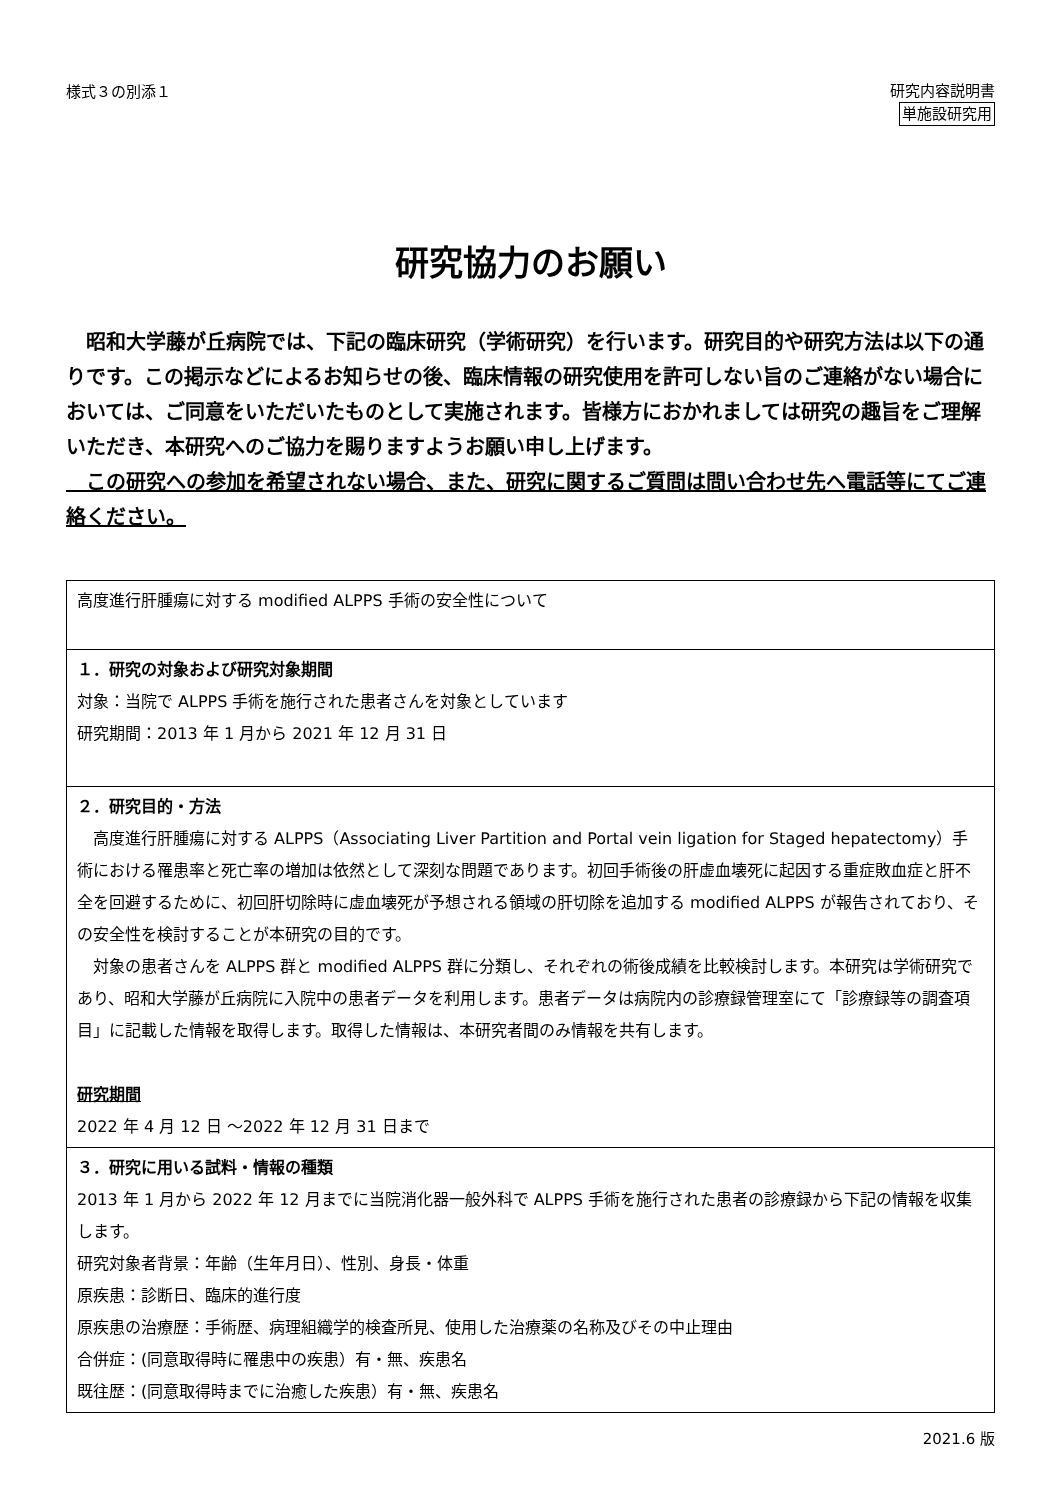様式３の別添１
研究内容説明書
単施設研究用
研究協力のお願い
　昭和大学藤が丘病院では、下記の臨床研究（学術研究）を行います。研究目的や研究方法は以下の通りです。この掲示などによるお知らせの後、臨床情報の研究使用を許可しない旨のご連絡がない場合においては、ご同意をいただいたものとして実施されます。皆様方におかれましては研究の趣旨をご理解いただき、本研究へのご協力を賜りますようお願い申し上げます。
　この研究への参加を希望されない場合、また、研究に関するご質問は問い合わせ先へ電話等にてご連絡ください。
| 高度進行肝腫瘍に対する modified ALPPS 手術の安全性について |
| １．研究の対象および研究対象期間 対象：当院で ALPPS 手術を施行された患者さんを対象としています 研究期間：2013 年 1 月から 2021 年 12 月 31 日 |
| ２．研究目的・方法 高度進行肝腫瘍に対する ALPPS（Associating Liver Partition and Portal vein ligation for Staged hepatectomy）手術における罹患率と死亡率の増加は依然として深刻な問題であります。初回手術後の肝虚血壊死に起因する重症敗血症と肝不全を回避するために、初回肝切除時に虚血壊死が予想される領域の肝切除を追加する modified ALPPS が報告されており、その安全性を検討することが本研究の目的です。 対象の患者さんを ALPPS 群と modified ALPPS 群に分類し、それぞれの術後成績を比較検討します。本研究は学術研究であり、昭和大学藤が丘病院に入院中の患者データを利用します。患者データは病院内の診療録管理室にて「診療録等の調査項目」に記載した情報を取得します。取得した情報は、本研究者間のみ情報を共有します。 研究期間 2022 年 4 月 12 日 ～2022 年 12 月 31 日まで |
| ３．研究に用いる試料・情報の種類 2013 年 1 月から 2022 年 12 月までに当院消化器一般外科で ALPPS 手術を施行された患者の診療録から下記の情報を収集します。 研究対象者背景：年齢（生年月日）、性別、身長・体重 原疾患：診断日、臨床的進行度 原疾患の治療歴：手術歴、病理組織学的検査所見、使用した治療薬の名称及びその中止理由 合併症：(同意取得時に罹患中の疾患）有・無、疾患名 既往歴：(同意取得時までに治癒した疾患）有・無、疾患名 |
2021.6 版